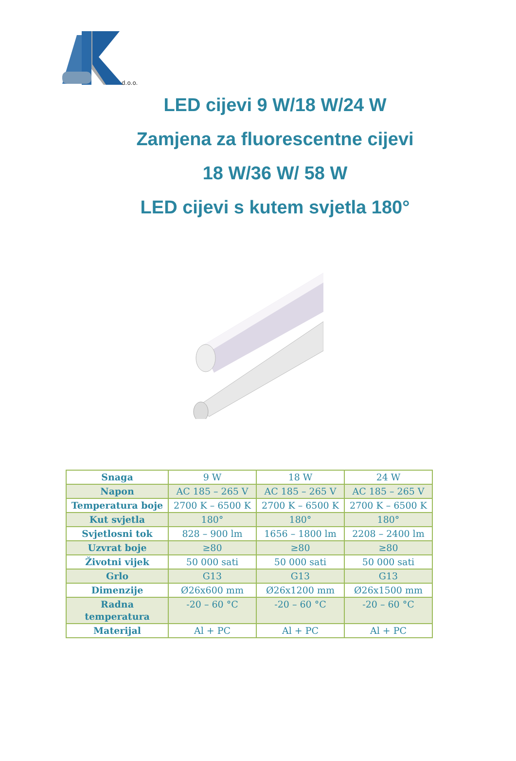d.o.o.
LED cijevi 9 W/18 W/24 W
Zamjena za fluorescentne cijevi
18 W/36 W/ 58 W
LED cijevi s kutem svjetla 180°
| Snaga | 9 W | 18 W | 24 W |
| Napon | AC 185 – 265 V | AC 185 – 265 V | AC 185 – 265 V |
| Temperatura boje | 2700 K – 6500 K | 2700 K – 6500 K | 2700 K – 6500 K |
| Kut svjetla | 180° | 180° | 180° |
| Svjetlosni tok | 828 – 900 lm | 1656 – 1800 lm | 2208 – 2400 lm |
| Uzvrat boje | ≥80 | ≥80 | ≥80 |
| Životni vijek | 50 000 sati | 50 000 sati | 50 000 sati |
| Grlo | G13 | G13 | G13 |
| Dimenzije | Ø26x600 mm | Ø26x1200 mm | Ø26x1500 mm |
| Radna temperatura | -20 – 60 °C | -20 – 60 °C | -20 – 60 °C |
| Materijal | Al + PC | Al + PC | Al + PC |